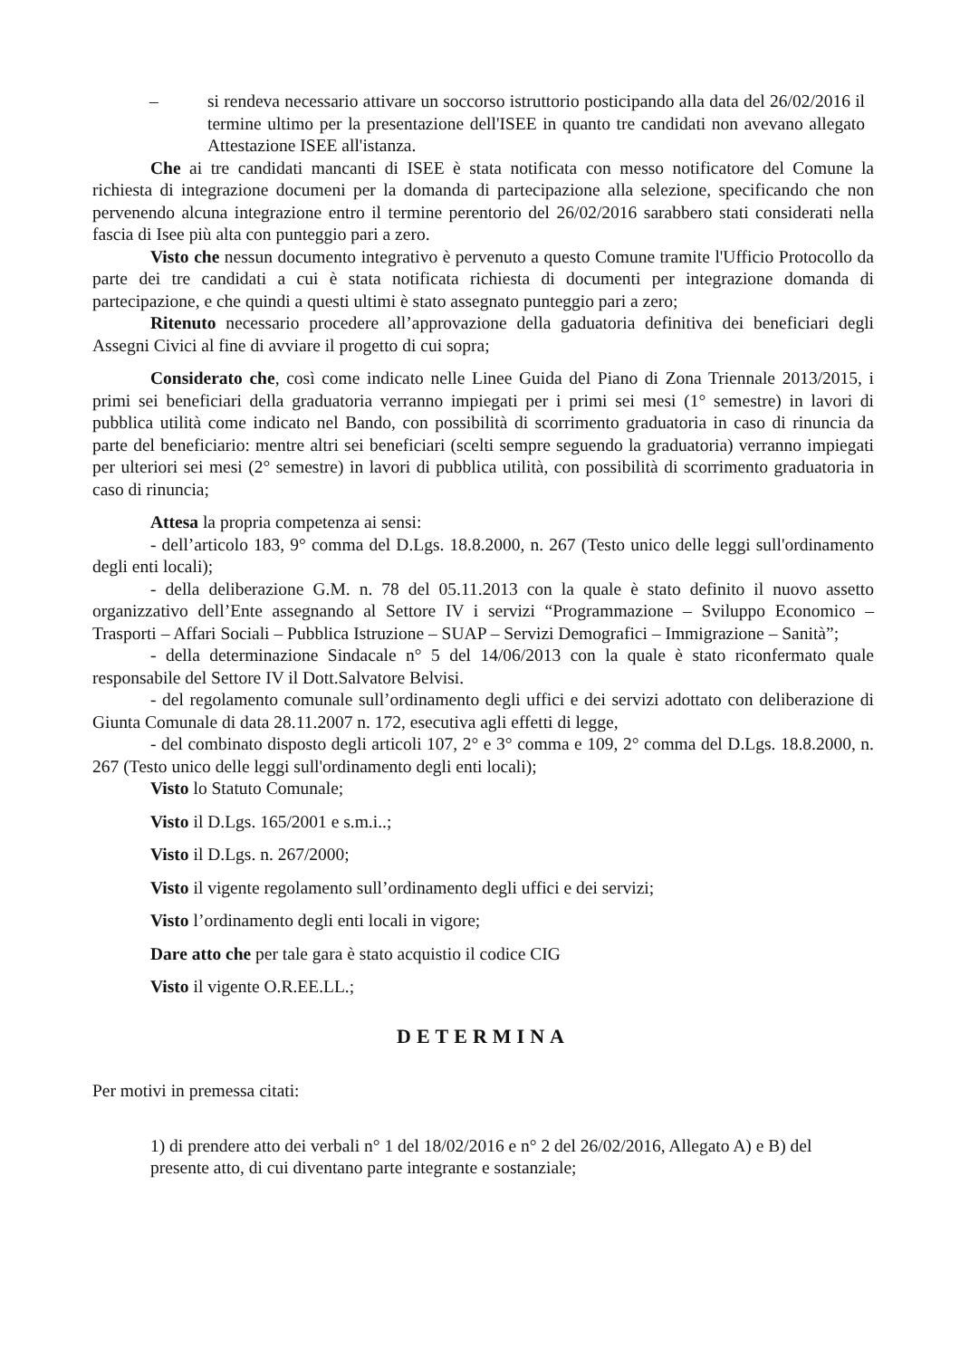– si rendeva necessario attivare un soccorso istruttorio posticipando alla data del 26/02/2016 il termine ultimo per la presentazione dell'ISEE in quanto tre candidati non avevano allegato Attestazione ISEE all'istanza.
Che ai tre candidati mancanti di ISEE è stata notificata con messo notificatore del Comune la richiesta di integrazione documeni per la domanda di partecipazione alla selezione, specificando che non pervenendo alcuna integrazione entro il termine perentorio del 26/02/2016 sarabbero stati considerati nella fascia di Isee più alta con punteggio pari a zero.
Visto che nessun documento integrativo è pervenuto a questo Comune tramite l'Ufficio Protocollo da parte dei tre candidati a cui è stata notificata richiesta di documenti per integrazione domanda di partecipazione, e che quindi a questi ultimi è stato assegnato punteggio pari a zero;
Ritenuto necessario procedere all’approvazione della gaduatoria definitiva dei beneficiari degli Assegni Civici al fine di avviare il progetto di cui sopra;
Considerato che, così come indicato nelle Linee Guida del Piano di Zona Triennale 2013/2015, i primi sei beneficiari della graduatoria verranno impiegati per i primi sei mesi (1° semestre) in lavori di pubblica utilità come indicato nel Bando, con possibilità di scorrimento graduatoria in caso di rinuncia da parte del beneficiario: mentre altri sei beneficiari (scelti sempre seguendo la graduatoria) verranno impiegati per ulteriori sei mesi (2° semestre) in lavori di pubblica utilità, con possibilità di scorrimento graduatoria in caso di rinuncia;
Attesa la propria competenza ai sensi:
- dell’articolo 183, 9° comma del D.Lgs. 18.8.2000, n. 267 (Testo unico delle leggi sull'ordinamento degli enti locali);
- della deliberazione G.M. n. 78 del 05.11.2013 con la quale è stato definito il nuovo assetto organizzativo dell’Ente assegnando al Settore IV i servizi “Programmazione – Sviluppo Economico – Trasporti – Affari Sociali – Pubblica Istruzione – SUAP – Servizi Demografici – Immigrazione – Sanità”;
- della determinazione Sindacale n° 5 del 14/06/2013 con la quale è stato riconfermato quale responsabile del Settore IV il Dott.Salvatore Belvisi.
- del regolamento comunale sull’ordinamento degli uffici e dei servizi adottato con deliberazione di Giunta Comunale di data 28.11.2007 n. 172, esecutiva agli effetti di legge,
- del combinato disposto degli articoli 107, 2° e 3° comma e 109, 2° comma del D.Lgs. 18.8.2000, n. 267 (Testo unico delle leggi sull'ordinamento degli enti locali);
Visto lo Statuto Comunale;
Visto il D.Lgs. 165/2001 e s.m.i..;
Visto il D.Lgs. n. 267/2000;
Visto il vigente regolamento sull’ordinamento degli uffici e dei servizi;
Visto l’ordinamento degli enti locali in vigore;
Dare atto che per tale gara è stato acquistio il codice CIG
Visto il vigente O.R.EE.LL.;
DETERMINA
Per motivi in premessa citati:
1) di prendere atto dei verbali n° 1 del 18/02/2016 e n° 2 del 26/02/2016, Allegato A) e B) del presente atto, di cui diventano parte integrante e sostanziale;